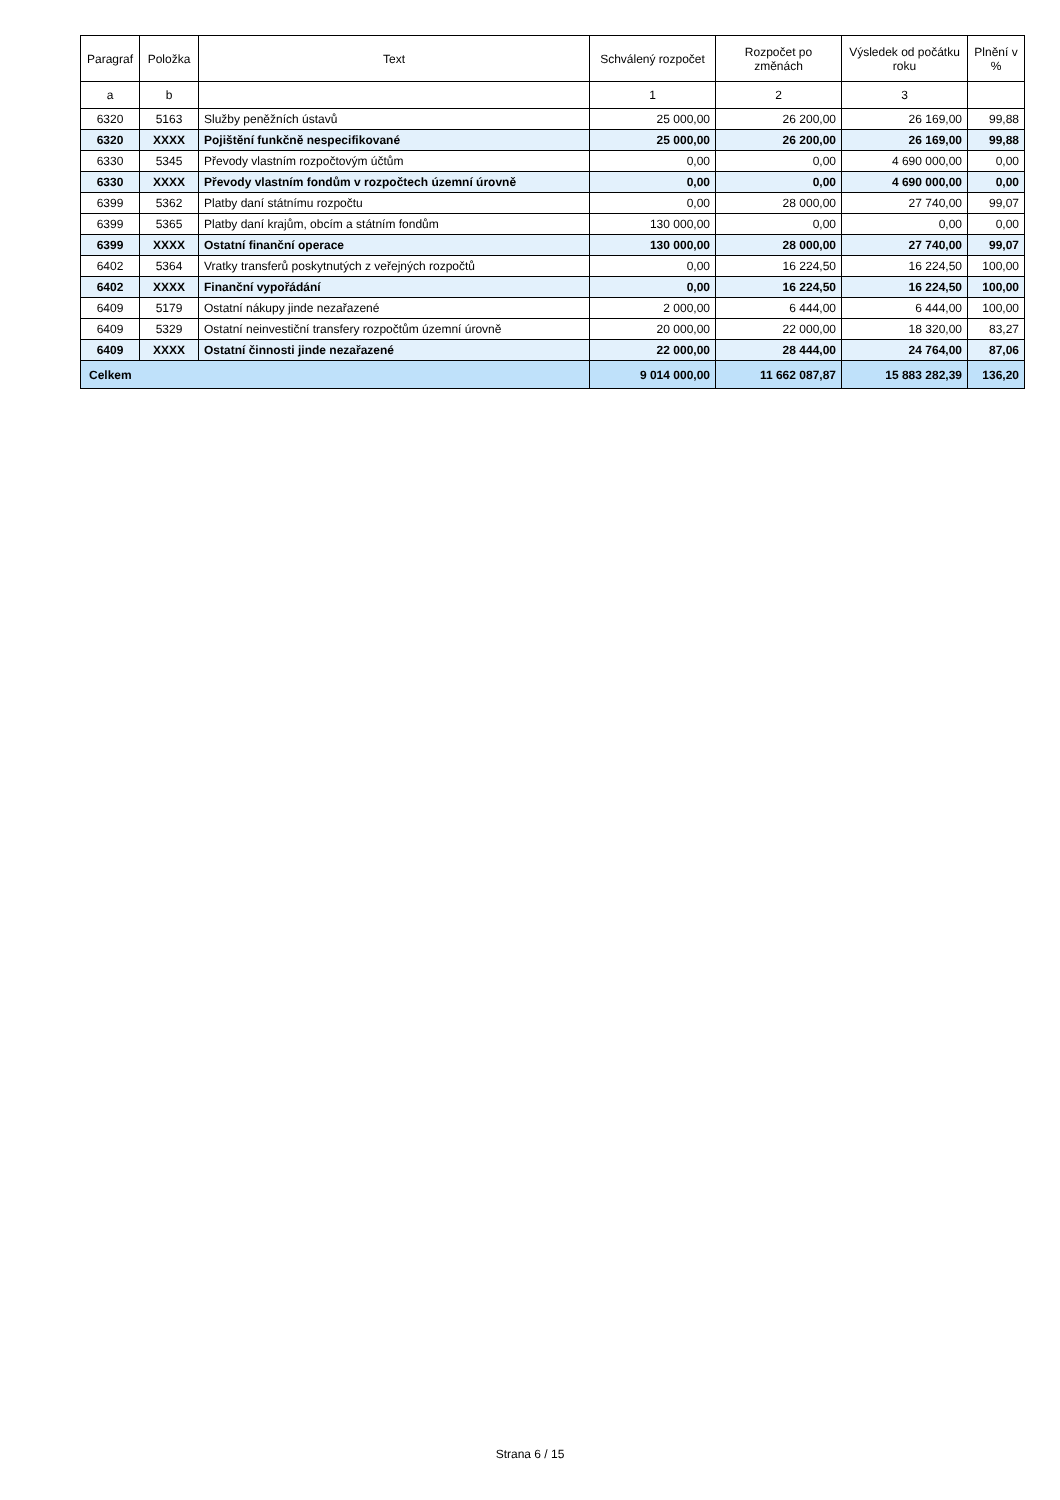| Paragraf | Položka | Text | Schválený rozpočet | Rozpočet po změnách | Výsledek od počátku roku | Plnění v % |
| --- | --- | --- | --- | --- | --- | --- |
| a | b | | 1 | 2 | 3 | |
| 6320 | 5163 | Služby peněžních ústavů | 25 000,00 | 26 200,00 | 26 169,00 | 99,88 |
| 6320 | XXXX | Pojištění funkčně nespecifikované | 25 000,00 | 26 200,00 | 26 169,00 | 99,88 |
| 6330 | 5345 | Převody vlastním rozpočtovým účtům | 0,00 | 0,00 | 4 690 000,00 | 0,00 |
| 6330 | XXXX | Převody vlastním fondům v rozpočtech územní úrovně | 0,00 | 0,00 | 4 690 000,00 | 0,00 |
| 6399 | 5362 | Platby daní státnímu rozpočtu | 0,00 | 28 000,00 | 27 740,00 | 99,07 |
| 6399 | 5365 | Platby daní krajům, obcím a státním fondům | 130 000,00 | 0,00 | 0,00 | 0,00 |
| 6399 | XXXX | Ostatní finanční operace | 130 000,00 | 28 000,00 | 27 740,00 | 99,07 |
| 6402 | 5364 | Vratky transferů poskytnutých z veřejných rozpočtů | 0,00 | 16 224,50 | 16 224,50 | 100,00 |
| 6402 | XXXX | Finanční vypořádání | 0,00 | 16 224,50 | 16 224,50 | 100,00 |
| 6409 | 5179 | Ostatní nákupy jinde nezařazené | 2 000,00 | 6 444,00 | 6 444,00 | 100,00 |
| 6409 | 5329 | Ostatní neinvestiční transfery rozpočtům územní úrovně | 20 000,00 | 22 000,00 | 18 320,00 | 83,27 |
| 6409 | XXXX | Ostatní činnosti jinde nezařazené | 22 000,00 | 28 444,00 | 24 764,00 | 87,06 |
| Celkem | | | 9 014 000,00 | 11 662 087,87 | 15 883 282,39 | 136,20 |
Strana 6 / 15